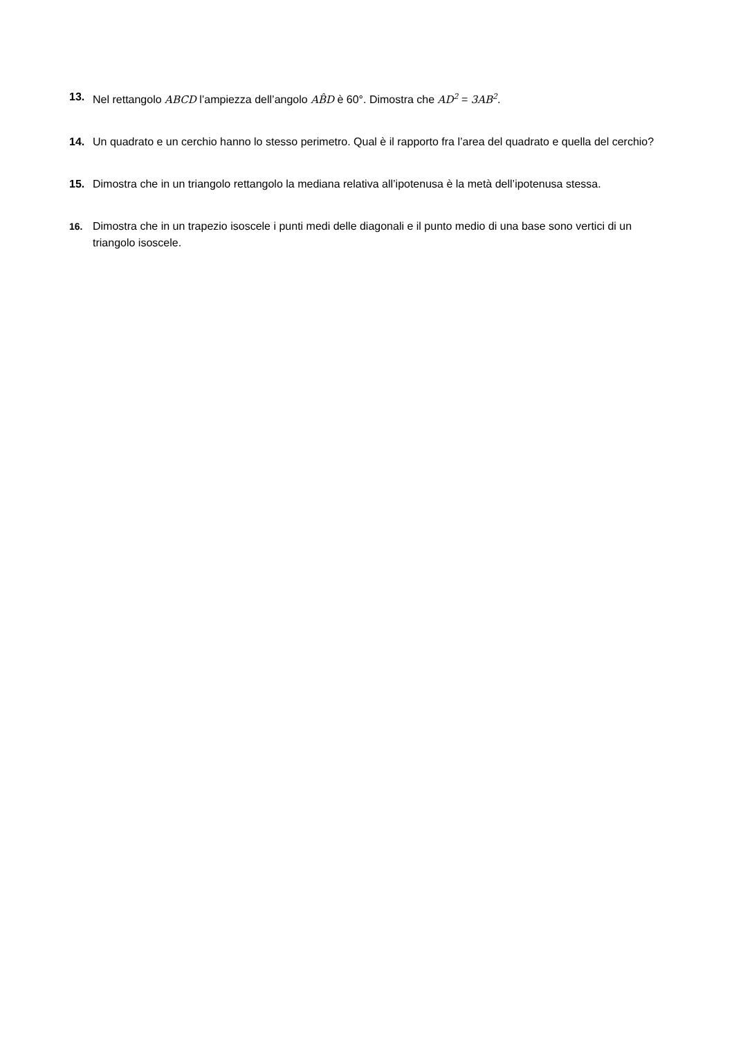13. Nel rettangolo ABCD l’ampiezza dell’angolo AB̂D è 60°. Dimostra che AD<sup>2</sup> = 3AB<sup>2</sup>.
14. Un quadrato e un cerchio hanno lo stesso perimetro. Qual è il rapporto fra l’area del quadrato e quella del cerchio?
15. Dimostra che in un triangolo rettangolo la mediana relativa all’ipotenusa è la metà dell’ipotenusa stessa.
16. Dimostra che in un trapezio isoscele i punti medi delle diagonali e il punto medio di una base sono vertici di un triangolo isoscele.